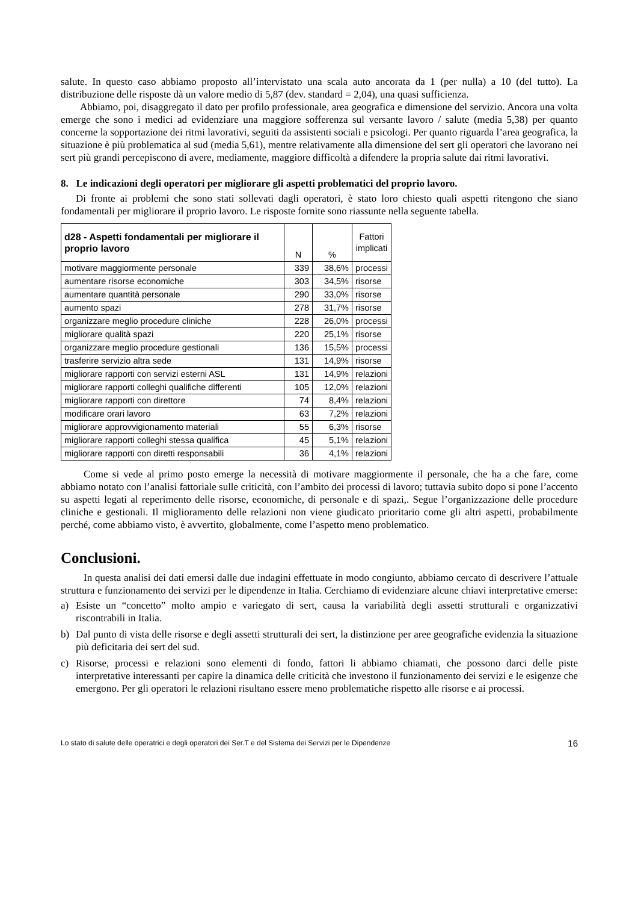salute. In questo caso abbiamo proposto all’intervistato una scala auto ancorata da 1 (per nulla) a 10 (del tutto). La distribuzione delle risposte dà un valore medio di 5,87 (dev. standard = 2,04), una quasi sufficienza.
Abbiamo, poi, disaggregato il dato per profilo professionale, area geografica e dimensione del servizio. Ancora una volta emerge che sono i medici ad evidenziare una maggiore sofferenza sul versante lavoro / salute (media 5,38) per quanto concerne la sopportazione dei ritmi lavorativi, seguiti da assistenti sociali e psicologi. Per quanto riguarda l’area geografica, la situazione è più problematica al sud (media 5,61), mentre relativamente alla dimensione del sert gli operatori che lavorano nei sert più grandi percepiscono di avere, mediamente, maggiore difficoltà a difendere la propria salute dai ritmi lavorativi.
8. Le indicazioni degli operatori per migliorare gli aspetti problematici del proprio lavoro.
Di fronte ai problemi che sono stati sollevati dagli operatori, è stato loro chiesto quali aspetti ritengono che siano fondamentali per migliorare il proprio lavoro. Le risposte fornite sono riassunte nella seguente tabella.
| d28 - Aspetti fondamentali per migliorare il proprio lavoro | N | % | Fattori implicati |
| --- | --- | --- | --- |
| motivare maggiormente personale | 339 | 38,6% | processi |
| aumentare risorse economiche | 303 | 34,5% | risorse |
| aumentare quantità personale | 290 | 33,0% | risorse |
| aumento spazi | 278 | 31,7% | risorse |
| organizzare meglio procedure cliniche | 228 | 26,0% | processi |
| migliorare qualità spazi | 220 | 25,1% | risorse |
| organizzare meglio procedure gestionali | 136 | 15,5% | processi |
| trasferire servizio altra sede | 131 | 14,9% | risorse |
| migliorare rapporti con servizi esterni ASL | 131 | 14,9% | relazioni |
| migliorare rapporti colleghi qualifiche differenti | 105 | 12,0% | relazioni |
| migliorare rapporti con direttore | 74 | 8,4% | relazioni |
| modificare orari lavoro | 63 | 7,2% | relazioni |
| migliorare approvvigionamento materiali | 55 | 6,3% | risorse |
| migliorare rapporti colleghi stessa qualifica | 45 | 5,1% | relazioni |
| migliorare rapporti con diretti responsabili | 36 | 4,1% | relazioni |
Come si vede al primo posto emerge la necessità di motivare maggiormente il personale, che ha a che fare, come abbiamo notato con l’analisi fattoriale sulle criticità, con l’ambito dei processi di lavoro; tuttavia subito dopo si pone l’accento su aspetti legati al reperimento delle risorse, economiche, di personale e di spazi,. Segue l’organizzazione delle procedure cliniche e gestionali. Il miglioramento delle relazioni non viene giudicato prioritario come gli altri aspetti, probabilmente perché, come abbiamo visto, è avvertito, globalmente, come l’aspetto meno problematico.
Conclusioni.
In questa analisi dei dati emersi dalle due indagini effettuate in modo congiunto, abbiamo cercato di descrivere l’attuale struttura e funzionamento dei servizi per le dipendenze in Italia. Cerchiamo di evidenziare alcune chiavi interpretative emerse:
a) Esiste un “concetto” molto ampio e variegato di sert, causa la variabilità degli assetti strutturali e organizzativi riscontrabili in Italia.
b) Dal punto di vista delle risorse e degli assetti strutturali dei sert, la distinzione per aree geografiche evidenzia la situazione più deficitaria dei sert del sud.
c) Risorse, processi e relazioni sono elementi di fondo, fattori li abbiamo chiamati, che possono darci delle piste interpretative interessanti per capire la dinamica delle criticità che investono il funzionamento dei servizi e le esigenze che emergono. Per gli operatori le relazioni risultano essere meno problematiche rispetto alle risorse e ai processi.
Lo stato di salute delle operatrici e degli operatori dei Ser.T e del Sistema dei Servizi per le Dipendenze 16